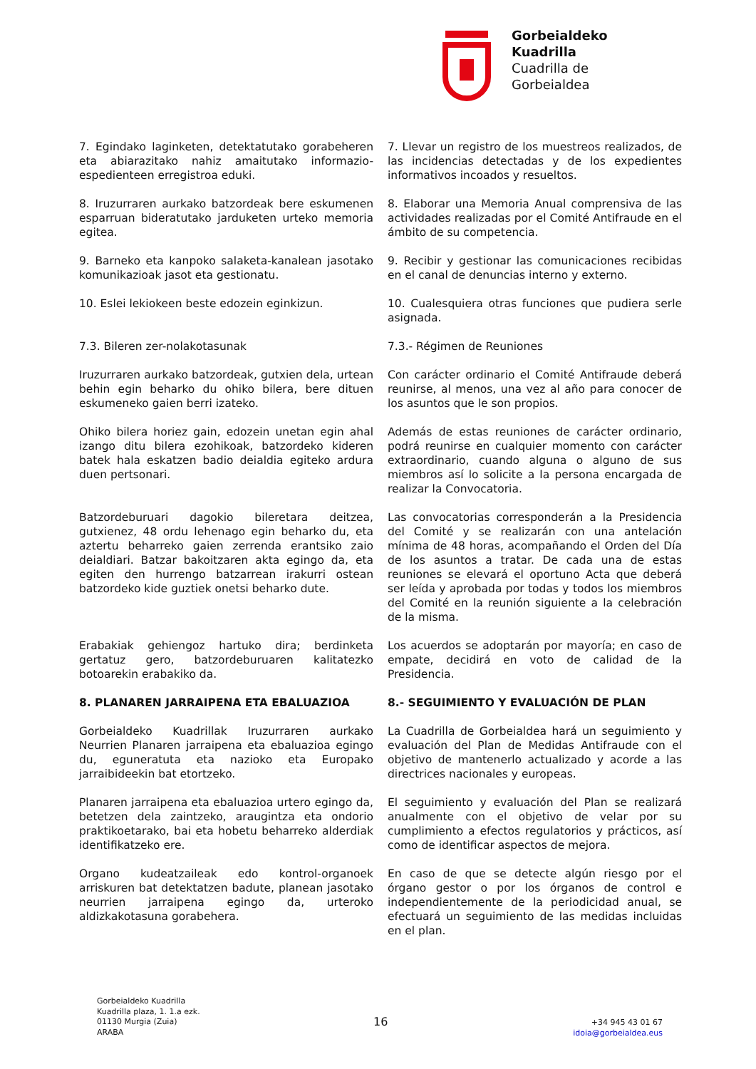Gorbeialdeko
Kuadrilla
Cuadrilla de
Gorbeialdea
7. Egindako laginketen, detektatutako gorabeheren eta abiarazitako nahiz amaitutako informazio-espedienteen erregistroa eduki.
7. Llevar un registro de los muestreos realizados, de las incidencias detectadas y de los expedientes informativos incoados y resueltos.
8. Iruzurraren aurkako batzordeak bere eskumenen esparruan bideratutako jarduketen urteko memoria egitea.
8. Elaborar una Memoria Anual comprensiva de las actividades realizadas por el Comité Antifraude en el ámbito de su competencia.
9. Barneko eta kanpoko salaketa-kanalean jasotako komunikazioak jasot eta gestionatu.
9. Recibir y gestionar las comunicaciones recibidas en el canal de denuncias interno y externo.
10. Eslei lekiokeen beste edozein eginkizun. 10. Cualesquiera otras funciones que pudiera serle asignada.
7.3. Bileren zer-nolakotasunak 7.3.- Régimen de Reuniones
Iruzurraren aurkako batzordeak, gutxien dela, urtean behin egin beharko du ohiko bilera, bere dituen eskumeneko gaien berri izateko.
Con carácter ordinario el Comité Antifraude deberá reunirse, al menos, una vez al año para conocer de los asuntos que le son propios.
Ohiko bilera horiez gain, edozein unetan egin ahal izango ditu bilera ezohikoak, batzordeko kideren batek hala eskatzen badio deialdia egiteko ardura duen pertsonari.
Además de estas reuniones de carácter ordinario, podrá reunirse en cualquier momento con carácter extraordinario, cuando alguna o alguno de sus miembros así lo solicite a la persona encargada de realizar la Convocatoria.
Batzordeburuari dagokio bileretara deitzea, gutxienez, 48 ordu lehenago egin beharko du, eta aztertu beharreko gaien zerrenda erantsiko zaio deialdiari. Batzar bakoitzaren akta egingo da, eta egiten den hurrengo batzarrean irakurri ostean batzordeko kide guztiek onetsi beharko dute.
Las convocatorias corresponderán a la Presidencia del Comité y se realizarán con una antelación mínima de 48 horas, acompañando el Orden del Día de los asuntos a tratar. De cada una de estas reuniones se elevará el oportuno Acta que deberá ser leída y aprobada por todas y todos los miembros del Comité en la reunión siguiente a la celebración de la misma.
Erabakiak gehiengoz hartuko dira; berdinketa gertatuz gero, batzordeburuaren kalitatezko botoarekin erabakiko da.
Los acuerdos se adoptarán por mayoría; en caso de empate, decidirá en voto de calidad de la Presidencia.
8. PLANAREN JARRAIPENA ETA EBALUAZIOA 8.- SEGUIMIENTO Y EVALUACIÓN DE PLAN
Gorbeialdeko Kuadrillak Iruzurraren aurkako Neurrien Planaren jarraipena eta ebaluazioa egingo du, eguneratuta eta nazioko eta Europako jarraibideekin bat etortzeko.
La Cuadrilla de Gorbeialdea hará un seguimiento y evaluación del Plan de Medidas Antifraude con el objetivo de mantenerlo actualizado y acorde a las directrices nacionales y europeas.
Planaren jarraipena eta ebaluazioa urtero egingo da, betetzen dela zaintzeko, araugintza eta ondorio praktikoetarako, bai eta hobetu beharreko alderdiak identifikatzeko ere.
El seguimiento y evaluación del Plan se realizará anualmente con el objetivo de velar por su cumplimiento a efectos regulatorios y prácticos, así como de identificar aspectos de mejora.
Organo kudeatzaileak edo kontrol-organoek arriskuren bat detektatzen badute, planean jasotako neurrien jarraipena egingo da, urteroko aldizkakotasuna gorabehera.
En caso de que se detecte algún riesgo por el órgano gestor o por los órganos de control e independientemente de la periodicidad anual, se efectuará un seguimiento de las medidas incluidas en el plan.
Gorbeialdeko Kuadrilla
Kuadrilla plaza, 1. 1.a ezk.
01130 Murgia (Zuia)
ARABA
16
+34 945 43 01 67
idoia@gorbeialdea.eus